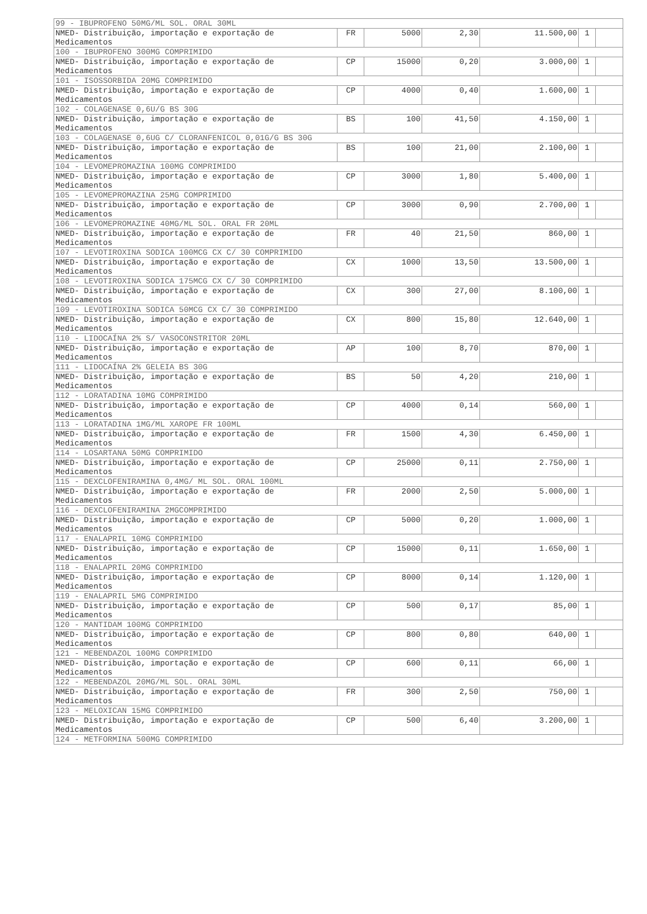| 99 - IBUPROFENO 50MG/ML SOL. ORAL 30ML | | | | | | |
| NMED- Distribuição, importação e exportação de Medicamentos | FR | 5000 | 2,30 | 11.500,00 | 1 | |
| 100 - IBUPROFENO 300MG COMPRIMIDO | | | | | | |
| NMED- Distribuição, importação e exportação de Medicamentos | CP | 15000 | 0,20 | 3.000,00 | 1 | |
| 101 - ISOSSORBIDA 20MG COMPRIMIDO | | | | | | |
| NMED- Distribuição, importação e exportação de Medicamentos | CP | 4000 | 0,40 | 1.600,00 | 1 | |
| 102 - COLAGENASE 0,6U/G BS 30G | | | | | | |
| NMED- Distribuição, importação e exportação de Medicamentos | BS | 100 | 41,50 | 4.150,00 | 1 | |
| 103 - COLAGENASE 0,6UG C/ CLORANFENICOL 0,01G/G BS 30G | | | | | | |
| NMED- Distribuição, importação e exportação de Medicamentos | BS | 100 | 21,00 | 2.100,00 | 1 | |
| 104 - LEVOMEPROMAZINA 100MG COMPRIMIDO | | | | | | |
| NMED- Distribuição, importação e exportação de Medicamentos | CP | 3000 | 1,80 | 5.400,00 | 1 | |
| 105 - LEVOMEPROMAZINA 25MG COMPRIMIDO | | | | | | |
| NMED- Distribuição, importação e exportação de Medicamentos | CP | 3000 | 0,90 | 2.700,00 | 1 | |
| 106 - LEVOMEPROMAZINE 40MG/ML SOL. ORAL FR 20ML | | | | | | |
| NMED- Distribuição, importação e exportação de Medicamentos | FR | 40 | 21,50 | 860,00 | 1 | |
| 107 - LEVOTIROXINA SODICA 100MCG CX C/ 30 COMPRIMIDO | | | | | | |
| NMED- Distribuição, importação e exportação de Medicamentos | CX | 1000 | 13,50 | 13.500,00 | 1 | |
| 108 - LEVOTIROXINA SODICA 175MCG CX C/ 30 COMPRIMIDO | | | | | | |
| NMED- Distribuição, importação e exportação de Medicamentos | CX | 300 | 27,00 | 8.100,00 | 1 | |
| 109 - LEVOTIROXINA SODICA 50MCG CX C/ 30 COMPRIMIDO | | | | | | |
| NMED- Distribuição, importação e exportação de Medicamentos | CX | 800 | 15,80 | 12.640,00 | 1 | |
| 110 - LIDOCAÍNA 2% S/ VASOCONSTRITOR 20ML | | | | | | |
| NMED- Distribuição, importação e exportação de Medicamentos | AP | 100 | 8,70 | 870,00 | 1 | |
| 111 - LIDOCAÍNA 2% GELEIA BS 30G | | | | | | |
| NMED- Distribuição, importação e exportação de Medicamentos | BS | 50 | 4,20 | 210,00 | 1 | |
| 112 - LORATADINA 10MG COMPRIMIDO | | | | | | |
| NMED- Distribuição, importação e exportação de Medicamentos | CP | 4000 | 0,14 | 560,00 | 1 | |
| 113 - LORATADINA 1MG/ML XAROPE FR 100ML | | | | | | |
| NMED- Distribuição, importação e exportação de Medicamentos | FR | 1500 | 4,30 | 6.450,00 | 1 | |
| 114 - LOSARTANA 50MG COMPRIMIDO | | | | | | |
| NMED- Distribuição, importação e exportação de Medicamentos | CP | 25000 | 0,11 | 2.750,00 | 1 | |
| 115 - DEXCLOFENIRAMINA 0,4MG/ ML SOL. ORAL 100ML | | | | | | |
| NMED- Distribuição, importação e exportação de Medicamentos | FR | 2000 | 2,50 | 5.000,00 | 1 | |
| 116 - DEXCLOFENIRAMINA 2MGCOMPRIMIDO | | | | | | |
| NMED- Distribuição, importação e exportação de Medicamentos | CP | 5000 | 0,20 | 1.000,00 | 1 | |
| 117 - ENALAPRIL 10MG COMPRIMIDO | | | | | | |
| NMED- Distribuição, importação e exportação de Medicamentos | CP | 15000 | 0,11 | 1.650,00 | 1 | |
| 118 - ENALAPRIL 20MG COMPRIMIDO | | | | | | |
| NMED- Distribuição, importação e exportação de Medicamentos | CP | 8000 | 0,14 | 1.120,00 | 1 | |
| 119 - ENALAPRIL 5MG COMPRIMIDO | | | | | | |
| NMED- Distribuição, importação e exportação de Medicamentos | CP | 500 | 0,17 | 85,00 | 1 | |
| 120 - MANTIDAM 100MG COMPRIMIDO | | | | | | |
| NMED- Distribuição, importação e exportação de Medicamentos | CP | 800 | 0,80 | 640,00 | 1 | |
| 121 - MEBENDAZOL 100MG COMPRIMIDO | | | | | | |
| NMED- Distribuição, importação e exportação de Medicamentos | CP | 600 | 0,11 | 66,00 | 1 | |
| 122 - MEBENDAZOL 20MG/ML SOL. ORAL 30ML | | | | | | |
| NMED- Distribuição, importação e exportação de Medicamentos | FR | 300 | 2,50 | 750,00 | 1 | |
| 123 - MELOXICAN 15MG COMPRIMIDO | | | | | | |
| NMED- Distribuição, importação e exportação de Medicamentos | CP | 500 | 6,40 | 3.200,00 | 1 | |
| 124 - METFORMINA 500MG COMPRIMIDO | | | | | | |